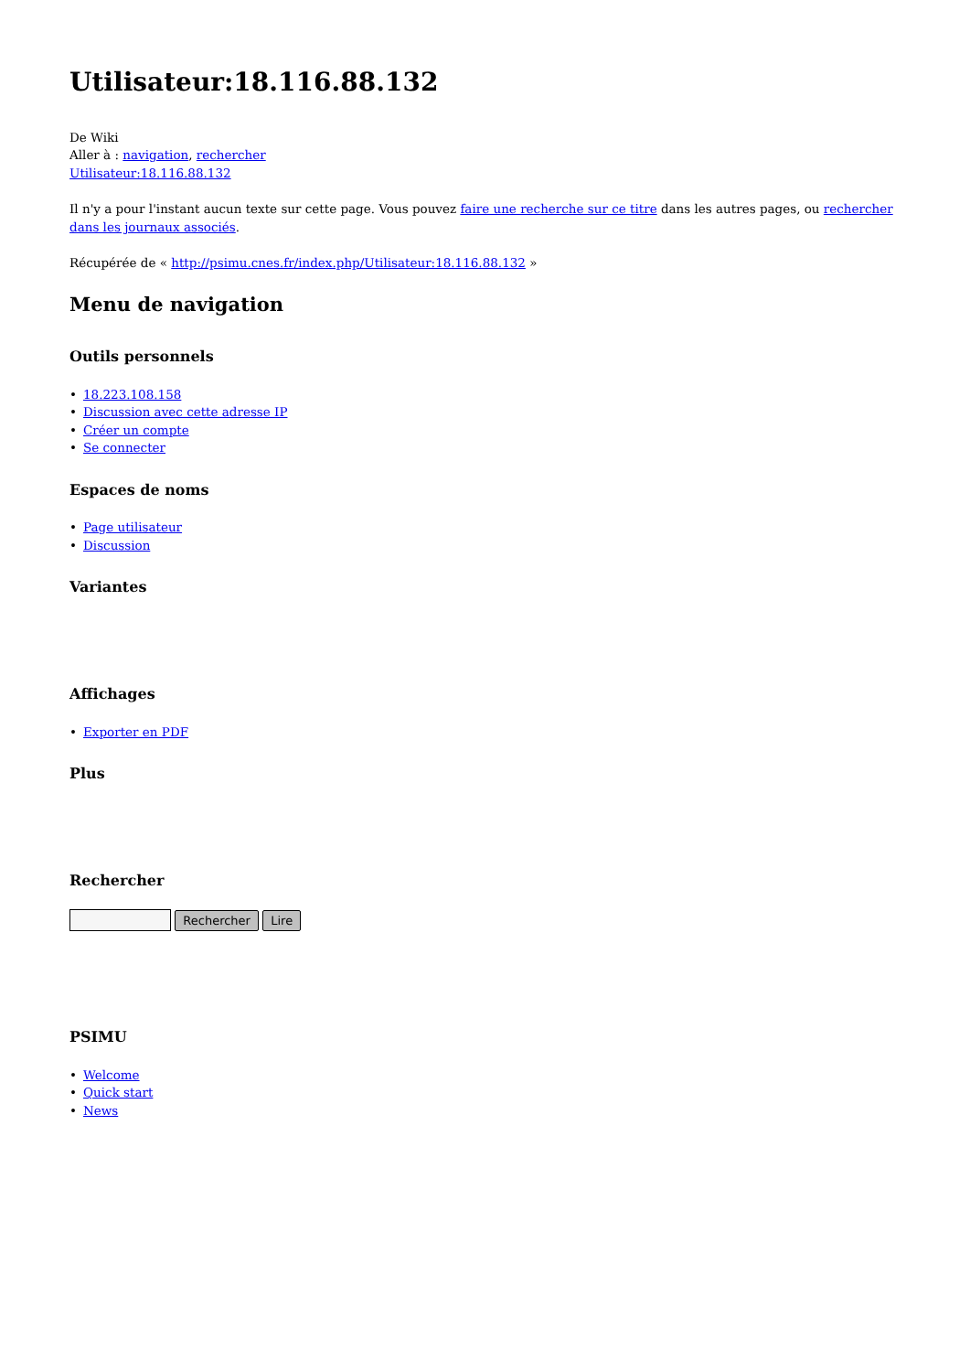Utilisateur:18.116.88.132
De Wiki
Aller à : navigation, rechercher
Utilisateur:18.116.88.132
Il n'y a pour l'instant aucun texte sur cette page. Vous pouvez faire une recherche sur ce titre dans les autres pages, ou rechercher dans les journaux associés.
Récupérée de « http://psimu.cnes.fr/index.php/Utilisateur:18.116.88.132 »
Menu de navigation
Outils personnels
• 18.223.108.158
• Discussion avec cette adresse IP
• Créer un compte
• Se connecter
Espaces de noms
• Page utilisateur
• Discussion
Variantes
Affichages
• Exporter en PDF
Plus
Rechercher
Rechercher Lire
PSIMU
• Welcome
• Quick start
• News